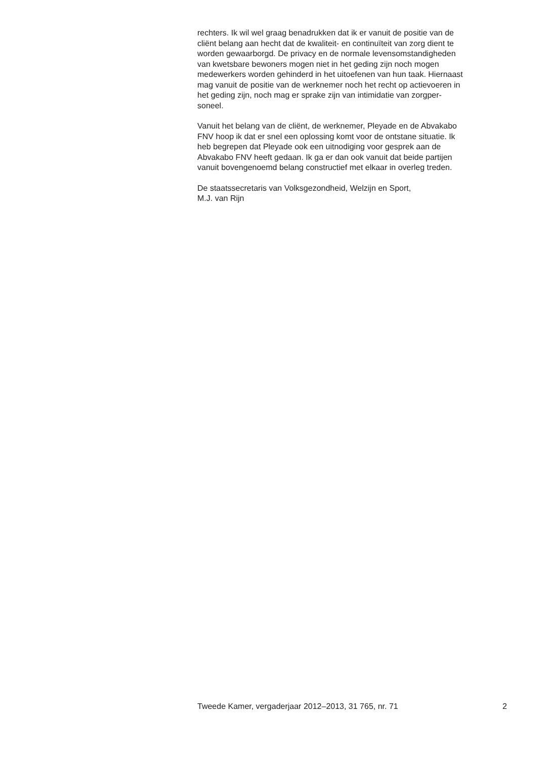rechters. Ik wil wel graag benadrukken dat ik er vanuit de positie van de
cliënt belang aan hecht dat de kwaliteit- en continuïteit van zorg dient te
worden gewaarborgd. De privacy en de normale levensomstandigheden
van kwetsbare bewoners mogen niet in het geding zijn noch mogen
medewerkers worden gehinderd in het uitoefenen van hun taak. Hiernaast
mag vanuit de positie van de werknemer noch het recht op actievoeren in
het geding zijn, noch mag er sprake zijn van intimidatie van zorgper-
soneel.
Vanuit het belang van de cliënt, de werknemer, Pleyade en de Abvakabo
FNV hoop ik dat er snel een oplossing komt voor de ontstane situatie. Ik
heb begrepen dat Pleyade ook een uitnodiging voor gesprek aan de
Abvakabo FNV heeft gedaan. Ik ga er dan ook vanuit dat beide partijen
vanuit bovengenoemd belang constructief met elkaar in overleg treden.
De staatssecretaris van Volksgezondheid, Welzijn en Sport,
M.J. van Rijn
Tweede Kamer, vergaderjaar 2012–2013, 31 765, nr. 71 2